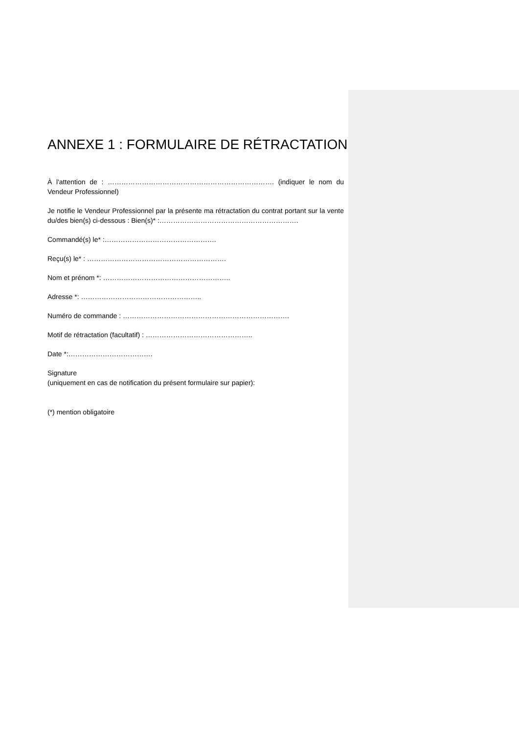ANNEXE 1 : FORMULAIRE DE RÉTRACTATION
À l'attention de : ………………………………………………………………. (indiquer le nom du Vendeur Professionnel)
Je notifie le Vendeur Professionnel par la présente ma rétractation du contrat portant sur la vente du/des bien(s) ci-dessous : Bien(s)* :…………………………………………………….
Commandé(s) le* :………………………………………….
Reçu(s) le* : …………………………………………………….
Nom et prénom *: ………………………………………………..
Adresse *: ……………………………………………..
Numéro de commande : ……………………………………………………………….
Motif de rétractation (facultatif) : ………………………………………..
Date *:……………………………….
Signature
(uniquement en cas de notification du présent formulaire sur papier):
(*) mention obligatoire